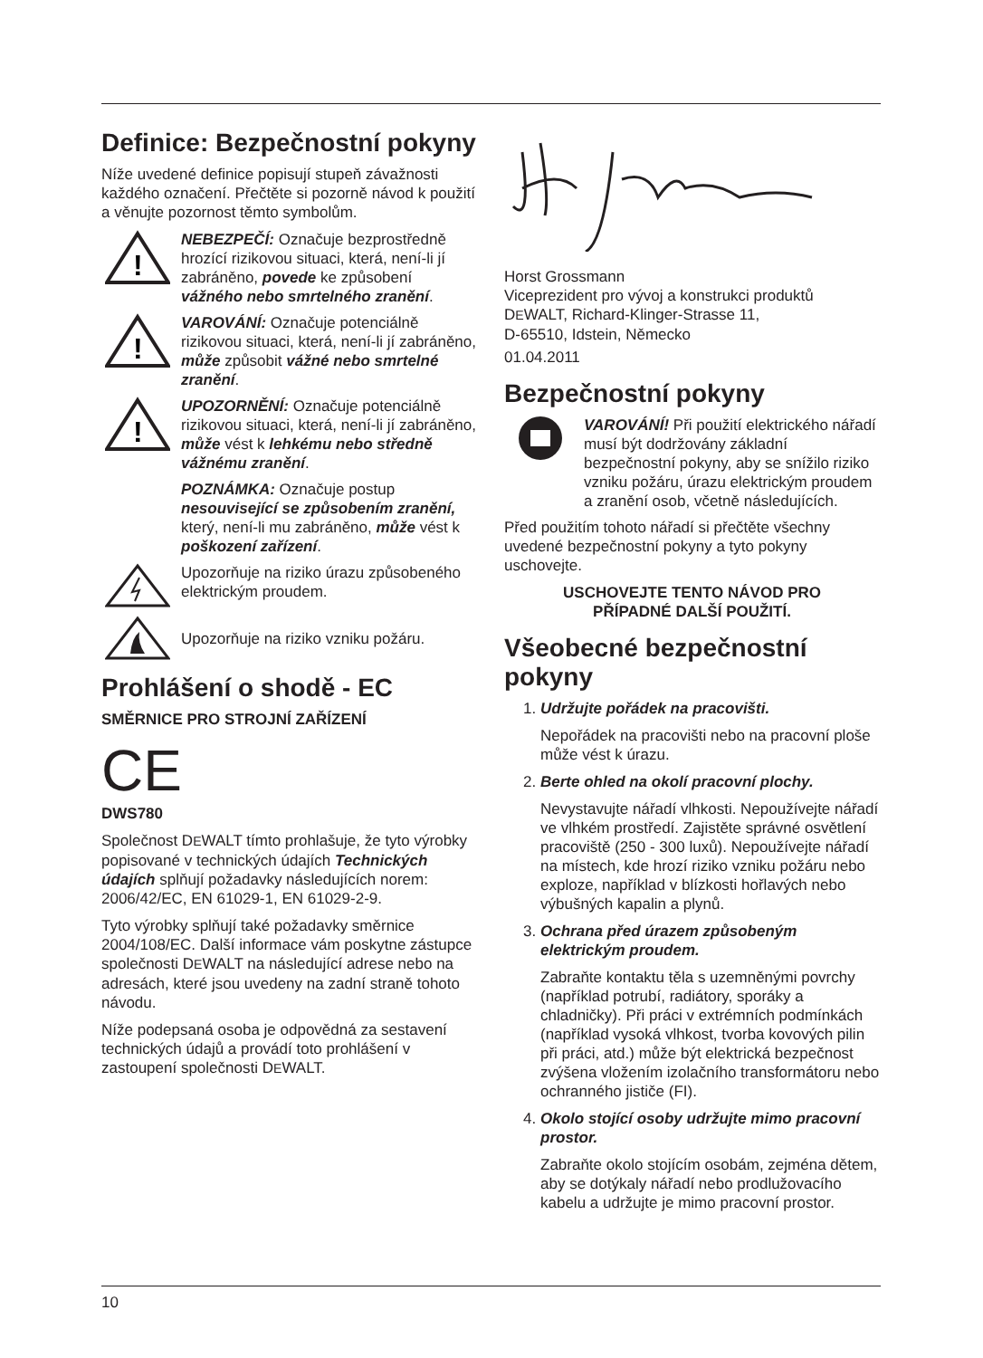Definice: Bezpečnostní pokyny
Níže uvedené definice popisují stupeň závažnosti každého označení. Přečtěte si pozorně návod k použití a věnujte pozornost těmto symbolům.
!
NEBEZPEČÍ: Označuje bezprostředně hrozící rizikovou situaci, která, není-li jí zabráněno, povede ke způsobení vážného nebo smrtelného zranění.
!
VAROVÁNÍ: Označuje potenciálně rizikovou situaci, která, není-li jí zabráněno, může způsobit vážné nebo smrtelné zranění.
!
UPOZORNĚNÍ: Označuje potenciálně rizikovou situaci, která, není-li jí zabráněno, může vést k lehkému nebo středně vážnému zranění.
POZNÁMKA: Označuje postup nesouvisející se způsobením zranění, který, není-li mu zabráněno, může vést k poškození zařízení.
Upozorňuje na riziko úrazu způsobeného elektrickým proudem.
Upozorňuje na riziko vzniku požáru.
Prohlášení o shodě - EC
SMĚRNICE PRO STROJNÍ ZAŘÍZENÍ
CE
DWS780
Společnost DEWALT tímto prohlašuje, že tyto výrobky popisované v technických údajích Technických údajích splňují požadavky následujících norem: 2006/42/EC, EN 61029-1, EN 61029-2-9.
Tyto výrobky splňují také požadavky směrnice 2004/108/EC. Další informace vám poskytne zástupce společnosti DEWALT na následující adrese nebo na adresách, které jsou uvedeny na zadní straně tohoto návodu.
Níže podepsaná osoba je odpovědná za sestavení technických údajů a provádí toto prohlášení v zastoupení společnosti DEWALT.
Horst Grossmann
Viceprezident pro vývoj a konstrukci produktů
DEWALT, Richard-Klinger-Strasse 11,
D-65510, Idstein, Německo
01.04.2011
Bezpečnostní pokyny
VAROVÁNÍ! Při použití elektrického nářadí musí být dodržovány základní bezpečnostní pokyny, aby se snížilo riziko vzniku požáru, úrazu elektrickým proudem a zranění osob, včetně následujících.
Před použitím tohoto nářadí si přečtěte všechny uvedené bezpečnostní pokyny a tyto pokyny uschovejte.
USCHOVEJTE TENTO NÁVOD PRO
PŘÍPADNÉ DALŠÍ POUŽITÍ.
Všeobecné bezpečnostní pokyny
1. Udržujte pořádek na pracovišti.
Nepořádek na pracovišti nebo na pracovní ploše může vést k úrazu.
2. Berte ohled na okolí pracovní plochy.
Nevystavujte nářadí vlhkosti. Nepoužívejte nářadí ve vlhkém prostředí. Zajistěte správné osvětlení pracoviště (250 - 300 luxů). Nepoužívejte nářadí na místech, kde hrozí riziko vzniku požáru nebo exploze, například v blízkosti hořlavých nebo výbušných kapalin a plynů.
3. Ochrana před úrazem způsobeným elektrickým proudem.
Zabraňte kontaktu těla s uzemněnými povrchy (například potrubí, radiátory, sporáky a chladničky). Při práci v extrémních podmínkách (například vysoká vlhkost, tvorba kovových pilin při práci, atd.) může být elektrická bezpečnost zvýšena vložením izolačního transformátoru nebo ochranného jističe (FI).
4. Okolo stojící osoby udržujte mimo pracovní prostor.
Zabraňte okolo stojícím osobám, zejména dětem, aby se dotýkaly nářadí nebo prodlužovacího kabelu a udržujte je mimo pracovní prostor.
10